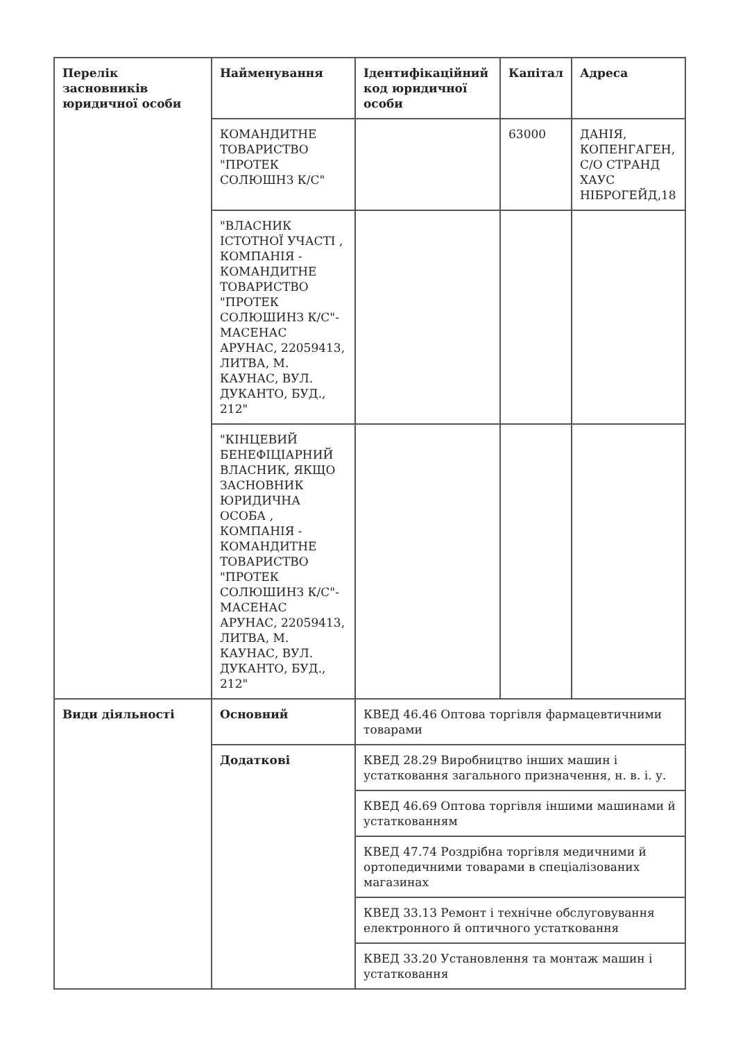| Перелік засновників юридичної особи | Найменування | Ідентифікаційний код юридичної особи | Капітал | Адреса |
| --- | --- | --- | --- | --- |
| | КОМАНДИТНЕ ТОВАРИСТВО "ПРОТЕК СОЛЮШНЗ К/С" | | 63000 | ДАНІЯ, КОПЕНГАГЕН, С/О СТРАНД ХАУС НІБРОГЕЙД,18 |
| | "ВЛАСНИК ІСТОТНОЇ УЧАСТІ , КОМПАНІЯ - КОМАНДИТНЕ ТОВАРИСТВО "ПРОТЕК СОЛЮШИНЗ К/С"- МАСЕНАС АРУНАС, 22059413, ЛИТВА, М. КАУНАС, ВУЛ. ДУКАНТО, БУД., 212" | | | |
| | "КІНЦЕВИЙ БЕНЕФІЦІАРНИЙ ВЛАСНИК, ЯКЩО ЗАСНОВНИК ЮРИДИЧНА ОСОБА , КОМПАНІЯ - КОМАНДИТНЕ ТОВАРИСТВО "ПРОТЕК СОЛЮШИНЗ К/С"- МАСЕНАС АРУНАС, 22059413, ЛИТВА, М. КАУНАС, ВУЛ. ДУКАНТО, БУД., 212" | | | |
| Види діяльності | Основний | КВЕД 46.46 Оптова торгівля фармацевтичними товарами | | |
| | Додаткові | КВЕД 28.29 Виробництво інших машин і устатковання загального призначення, н. в. і. у. | | |
| | | КВЕД 46.69 Оптова торгівля іншими машинами й устаткованням | | |
| | | КВЕД 47.74 Роздрібна торгівля медичними й ортопедичними товарами в спеціалізованих магазинах | | |
| | | КВЕД 33.13 Ремонт і технічне обслуговування електронного й оптичного устатковання | | |
| | | КВЕД 33.20 Установлення та монтаж машин і устатковання | | |